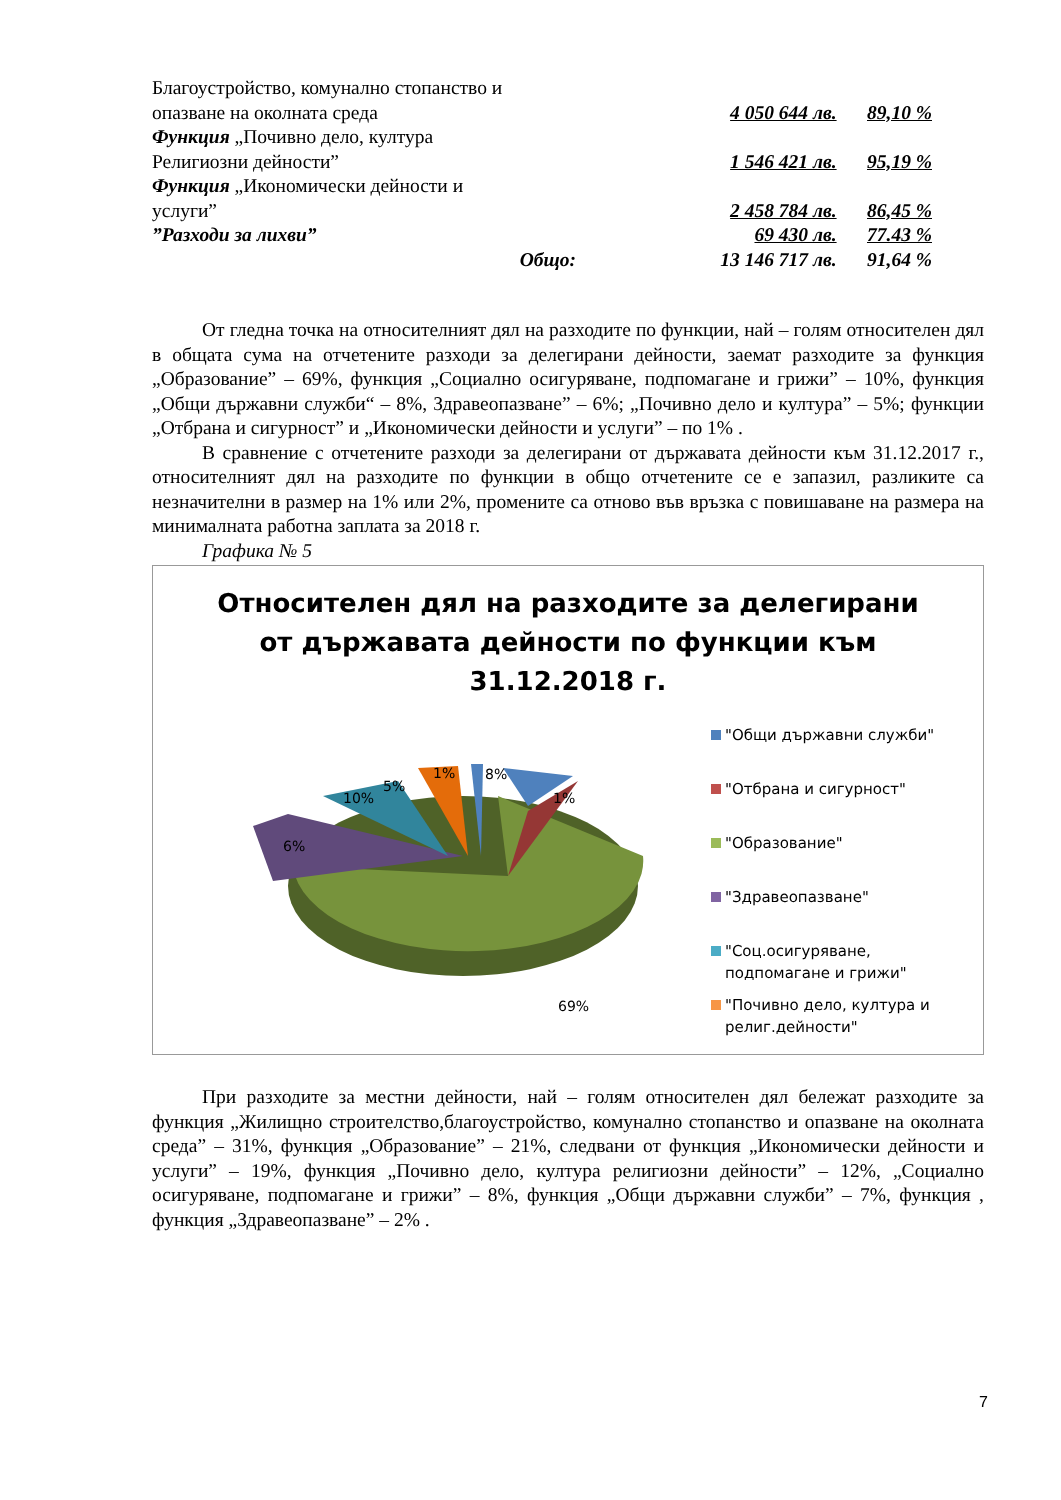| Благоустройство, комунално стопанство и опазване на околната среда | 4 050 644 лв. | 89,10 % |
| Функция „Почивно дело, култура Религиозни дейности” | 1 546 421 лв. | 95,19 % |
| Функция „Икономически дейности и услуги” | 2 458 784 лв. | 86,45 % |
| ”Разходи за лихви” | 69 430 лв. | 77.43 % |
| Общо: | 13 146 717 лв. | 91,64 % |
От гледна точка на относителният дял на разходите по функции, най – голям относителен дял в общата сума на отчетените разходи за делегирани дейности, заемат разходите за функция „Образование” – 69%, функция „Социално осигуряване, подпомагане и грижи” – 10%, функция „Общи държавни служби“ – 8%, Здравеопазване” – 6%; „Почивно дело и култура” – 5%; функции „Отбрана и сигурност” и „Икономически дейности и услуги” – по 1% .
В сравнение с отчетените разходи за делегирани от държавата дейности към 31.12.2017 г., относителният дял на разходите по функции в общо отчетените се е запазил, разликите са незначителни в размер на 1% или 2%, промените са отново във връзка с повишаване на размера на минималната работна заплата за 2018 г.
Графика № 5
Относителен дял на разходите за делегирани
от държавата дейности по функции към
31.12.2018 г.
5%
1%
8%
1%
10%
6%
69%
"Общи държавни служби"
"Отбрана и сигурност"
"Образование"
"Здравеопазване"
"Соц.осигуряване, подпомагане и грижи"
"Почивно дело, култура и религ.дейности"
При разходите за местни дейности, най – голям относителен дял бележат разходите за функция „Жилищно строителство,благоустройство, комунално стопанство и опазване на околната среда” – 31%, функция „Образование” – 21%, следвани от функция „Икономически дейности и услуги” – 19%, функция „Почивно дело, култура религиозни дейности” – 12%, „Социално осигуряване, подпомагане и грижи” – 8%, функция „Общи държавни служби” – 7%, функция , функция „Здравеопазване” – 2% .
7